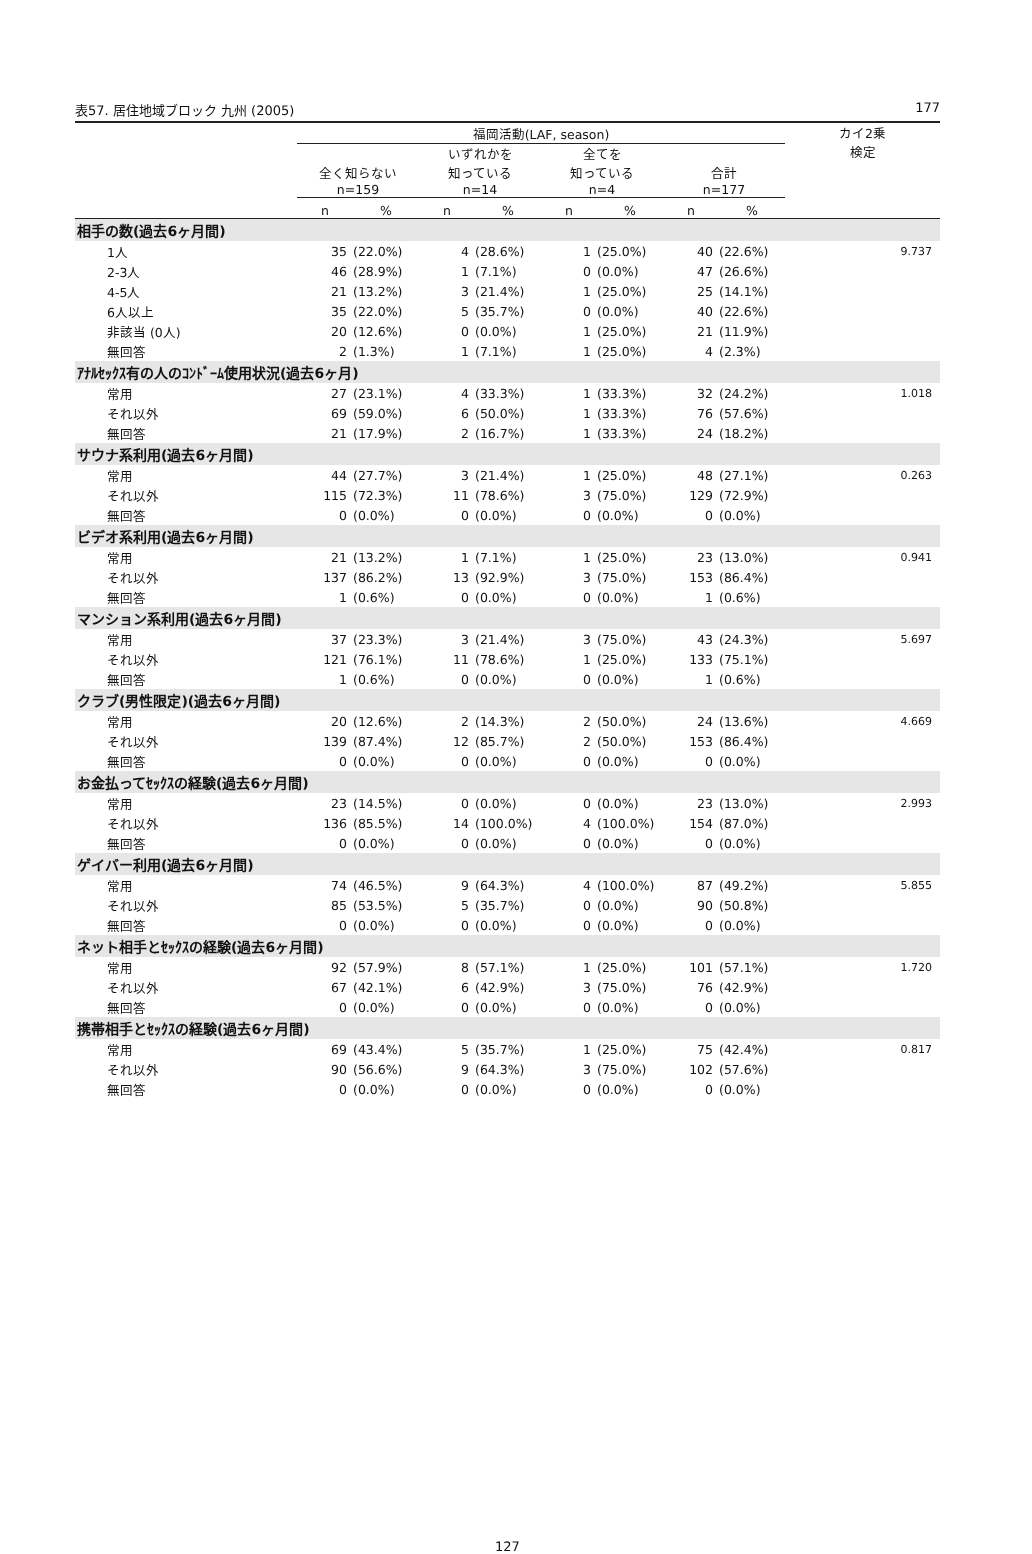表57. 居住地域ブロック 九州 (2005) 177
| | 福岡活動(LAF, season) | | | | | | | | カイ2乗 検定 |
| --- | --- | --- | --- | --- | --- | --- | --- | --- | --- |
| | 全く知らない n=159 | | いずれかを 知っている n=14 | | 全てを 知っている n=4 | | 合計 n=177 | | |
| | n | % | n | % | n | % | n | % | |
| 相手の数(過去6ヶ月間) | | | | | | | | | |
| 1人 | 35 | (22.0%) | 4 | (28.6%) | 1 | (25.0%) | 40 | (22.6%) | 9.737 |
| 2-3人 | 46 | (28.9%) | 1 | (7.1%) | 0 | (0.0%) | 47 | (26.6%) | |
| 4-5人 | 21 | (13.2%) | 3 | (21.4%) | 1 | (25.0%) | 25 | (14.1%) | |
| 6人以上 | 35 | (22.0%) | 5 | (35.7%) | 0 | (0.0%) | 40 | (22.6%) | |
| 非該当 (0人) | 20 | (12.6%) | 0 | (0.0%) | 1 | (25.0%) | 21 | (11.9%) | |
| 無回答 | 2 | (1.3%) | 1 | (7.1%) | 1 | (25.0%) | 4 | (2.3%) | |
| ｱﾅﾙｾｯｸｽ有の人のｺﾝﾄﾞｰﾑ使用状況(過去6ヶ月) | | | | | | | | | |
| 常用 | 27 | (23.1%) | 4 | (33.3%) | 1 | (33.3%) | 32 | (24.2%) | 1.018 |
| それ以外 | 69 | (59.0%) | 6 | (50.0%) | 1 | (33.3%) | 76 | (57.6%) | |
| 無回答 | 21 | (17.9%) | 2 | (16.7%) | 1 | (33.3%) | 24 | (18.2%) | |
| サウナ系利用(過去6ヶ月間) | | | | | | | | | |
| 常用 | 44 | (27.7%) | 3 | (21.4%) | 1 | (25.0%) | 48 | (27.1%) | 0.263 |
| それ以外 | 115 | (72.3%) | 11 | (78.6%) | 3 | (75.0%) | 129 | (72.9%) | |
| 無回答 | 0 | (0.0%) | 0 | (0.0%) | 0 | (0.0%) | 0 | (0.0%) | |
| ビデオ系利用(過去6ヶ月間) | | | | | | | | | |
| 常用 | 21 | (13.2%) | 1 | (7.1%) | 1 | (25.0%) | 23 | (13.0%) | 0.941 |
| それ以外 | 137 | (86.2%) | 13 | (92.9%) | 3 | (75.0%) | 153 | (86.4%) | |
| 無回答 | 1 | (0.6%) | 0 | (0.0%) | 0 | (0.0%) | 1 | (0.6%) | |
| マンション系利用(過去6ヶ月間) | | | | | | | | | |
| 常用 | 37 | (23.3%) | 3 | (21.4%) | 3 | (75.0%) | 43 | (24.3%) | 5.697 |
| それ以外 | 121 | (76.1%) | 11 | (78.6%) | 1 | (25.0%) | 133 | (75.1%) | |
| 無回答 | 1 | (0.6%) | 0 | (0.0%) | 0 | (0.0%) | 1 | (0.6%) | |
| クラブ(男性限定)(過去6ヶ月間) | | | | | | | | | |
| 常用 | 20 | (12.6%) | 2 | (14.3%) | 2 | (50.0%) | 24 | (13.6%) | 4.669 |
| それ以外 | 139 | (87.4%) | 12 | (85.7%) | 2 | (50.0%) | 153 | (86.4%) | |
| 無回答 | 0 | (0.0%) | 0 | (0.0%) | 0 | (0.0%) | 0 | (0.0%) | |
| お金払ってｾｯｸｽの経験(過去6ヶ月間) | | | | | | | | | |
| 常用 | 23 | (14.5%) | 0 | (0.0%) | 0 | (0.0%) | 23 | (13.0%) | 2.993 |
| それ以外 | 136 | (85.5%) | 14 | (100.0%) | 4 | (100.0%) | 154 | (87.0%) | |
| 無回答 | 0 | (0.0%) | 0 | (0.0%) | 0 | (0.0%) | 0 | (0.0%) | |
| ゲイバー利用(過去6ヶ月間) | | | | | | | | | |
| 常用 | 74 | (46.5%) | 9 | (64.3%) | 4 | (100.0%) | 87 | (49.2%) | 5.855 |
| それ以外 | 85 | (53.5%) | 5 | (35.7%) | 0 | (0.0%) | 90 | (50.8%) | |
| 無回答 | 0 | (0.0%) | 0 | (0.0%) | 0 | (0.0%) | 0 | (0.0%) | |
| ネット相手とｾｯｸｽの経験(過去6ヶ月間) | | | | | | | | | |
| 常用 | 92 | (57.9%) | 8 | (57.1%) | 1 | (25.0%) | 101 | (57.1%) | 1.720 |
| それ以外 | 67 | (42.1%) | 6 | (42.9%) | 3 | (75.0%) | 76 | (42.9%) | |
| 無回答 | 0 | (0.0%) | 0 | (0.0%) | 0 | (0.0%) | 0 | (0.0%) | |
| 携帯相手とｾｯｸｽの経験(過去6ヶ月間) | | | | | | | | | |
| 常用 | 69 | (43.4%) | 5 | (35.7%) | 1 | (25.0%) | 75 | (42.4%) | 0.817 |
| それ以外 | 90 | (56.6%) | 9 | (64.3%) | 3 | (75.0%) | 102 | (57.6%) | |
| 無回答 | 0 | (0.0%) | 0 | (0.0%) | 0 | (0.0%) | 0 | (0.0%) | |
127